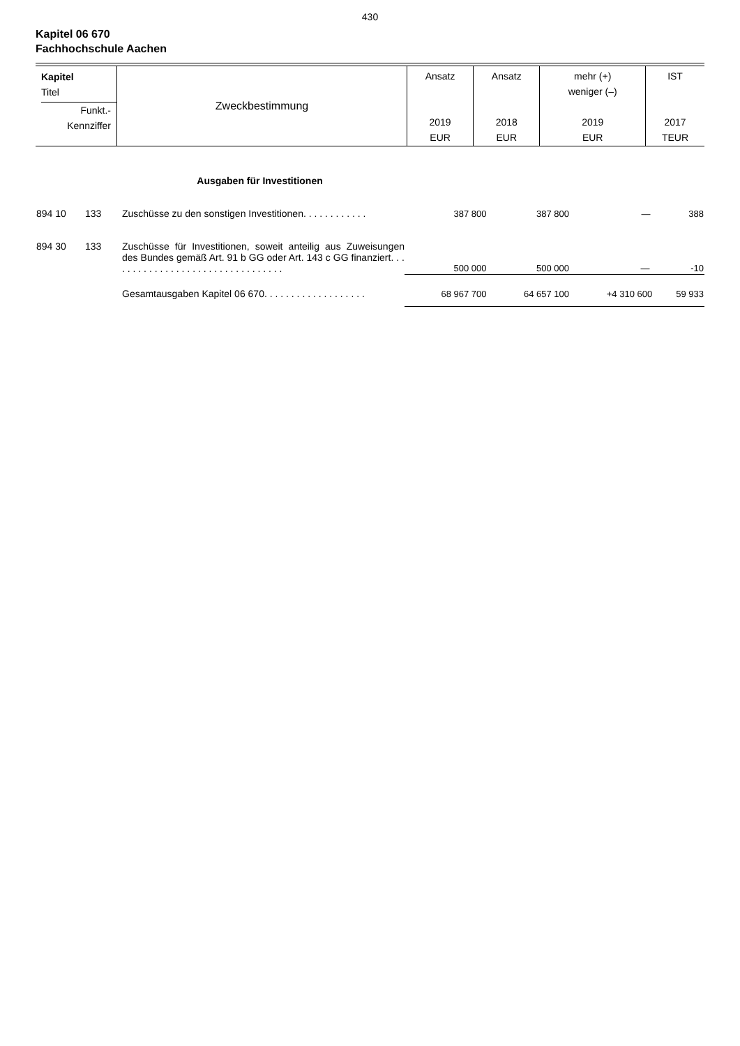430
Kapitel 06 670
Fachhochschule Aachen
| Kapitel Titel Funkt.- Kennziffer | Zweckbestimmung | Ansatz 2019 EUR | Ansatz 2018 EUR | mehr (+) weniger (–) 2019 EUR | IST 2017 TEUR |
| | | Ausgaben für Investitionen | | | | |
| 894 10 | 133 | Zuschüsse zu den sonstigen Investitionen. . . . . . . . . . . . | 387 800 | 387 800 | — | 388 |
| 894 30 | 133 | Zuschüsse für Investitionen, soweit anteilig aus Zuweisungen des Bundes gemäß Art. 91 b GG oder Art. 143 c GG finanziert. . . . . . . . . . . . . . . . . . . . . . . . . . . . . . . . . | 500 000 | 500 000 | — | -10 |
| | | Gesamtausgaben Kapitel 06 670. . . . . . . . . . . . . . . . . . . | 68 967 700 | 64 657 100 | +4 310 600 | 59 933 |